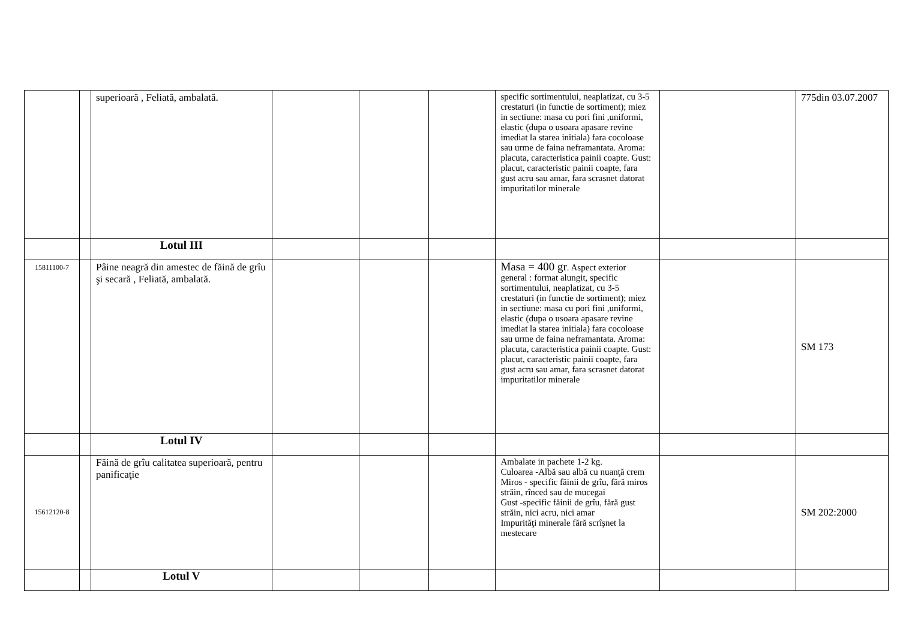| | | superioară , Feliată, ambalată. | | | | specific sortimentului, neaplatizat, cu 3-5 crestaturi (in functie de sortiment); miez in sectiune: masa cu pori fini ,uniformi, elastic (dupa o usoara apasare revine imediat la starea initiala) fara cocoloase sau urme de faina neframantata. Aroma: placuta, caracteristica painii coapte. Gust: placut, caracteristic painii coapte, fara gust acru sau amar, fara scrasnet datorat impuritatilor minerale | | 775din 03.07.2007 |
| | | Lotul III | | | | | | |
| 15811100-7 | | Pâine neagră din amestec de făină de grîu şi secară , Feliată, ambalată. | | | | Masa = 400 gr . Aspect exterior general : format alungit, specific sortimentului, neaplatizat, cu 3-5 crestaturi (in functie de sortiment); miez in sectiune: masa cu pori fini ,uniformi, elastic (dupa o usoara apasare revine imediat la starea initiala) fara cocoloase sau urme de faina neframantata. Aroma: placuta, caracteristica painii coapte. Gust: placut, caracteristic painii coapte, fara gust acru sau amar, fara scrasnet datorat impuritatilor minerale | | SM 173 |
| | | Lotul IV | | | | | | |
| 15612120-8 | | Făină de grîu calitatea superioară, pentru panificaţie | | | | Ambalate in pachete 1-2 kg. Culoarea -Albă sau albă cu nuanţă crem Miros - specific făinii de grîu, fără miros străin, rînced sau de mucegai Gust -specific făinii de grîu, fără gust străin, nici acru, nici amar Impurităţi minerale fără scrîşnet la mestecare | | SM 202:2000 |
| | | Lotul V | | | | | | |